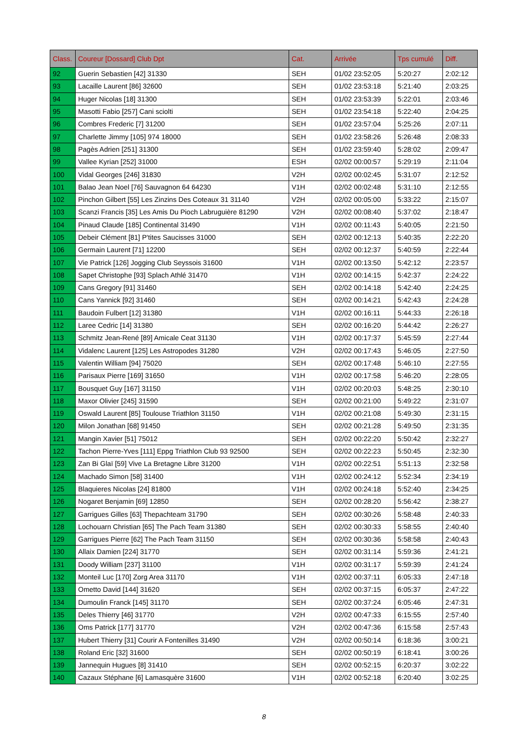| Class. | Coureur [Dossard] Club Dpt | Cat. | Arrivée | Tps cumulé | Diff. |
| --- | --- | --- | --- | --- | --- |
| 92 | Guerin Sebastien [42] 31330 | SEH | 01/02 23:52:05 | 5:20:27 | 2:02:12 |
| 93 | Lacaille Laurent [86] 32600 | SEH | 01/02 23:53:18 | 5:21:40 | 2:03:25 |
| 94 | Huger Nicolas [18] 31300 | SEH | 01/02 23:53:39 | 5:22:01 | 2:03:46 |
| 95 | Masotti Fabio [257] Cani sciolti | SEH | 01/02 23:54:18 | 5:22:40 | 2:04:25 |
| 96 | Combres Frederic [7] 31200 | SEH | 01/02 23:57:04 | 5:25:26 | 2:07:11 |
| 97 | Charlette Jimmy [105] 974 18000 | SEH | 01/02 23:58:26 | 5:26:48 | 2:08:33 |
| 98 | Pagès Adrien [251] 31300 | SEH | 01/02 23:59:40 | 5:28:02 | 2:09:47 |
| 99 | Vallee Kyrian [252] 31000 | ESH | 02/02 00:00:57 | 5:29:19 | 2:11:04 |
| 100 | Vidal Georges [246] 31830 | V2H | 02/02 00:02:45 | 5:31:07 | 2:12:52 |
| 101 | Balao Jean Noel [76] Sauvagnon 64 64230 | V1H | 02/02 00:02:48 | 5:31:10 | 2:12:55 |
| 102 | Pinchon Gilbert [55] Les Zinzins Des Coteaux 31 31140 | V2H | 02/02 00:05:00 | 5:33:22 | 2:15:07 |
| 103 | Scanzi Francis [35] Les Amis Du Pioch Labruguière 81290 | V2H | 02/02 00:08:40 | 5:37:02 | 2:18:47 |
| 104 | Pinaud Claude [185] Continental 31490 | V1H | 02/02 00:11:43 | 5:40:05 | 2:21:50 |
| 105 | Debeir Clément [81] P'tites Saucisses 31000 | SEH | 02/02 00:12:13 | 5:40:35 | 2:22:20 |
| 106 | Germain Laurent [71] 12200 | SEH | 02/02 00:12:37 | 5:40:59 | 2:22:44 |
| 107 | Vie Patrick [126] Jogging Club Seyssois 31600 | V1H | 02/02 00:13:50 | 5:42:12 | 2:23:57 |
| 108 | Sapet Christophe [93] Splach Athlé 31470 | V1H | 02/02 00:14:15 | 5:42:37 | 2:24:22 |
| 109 | Cans Gregory [91] 31460 | SEH | 02/02 00:14:18 | 5:42:40 | 2:24:25 |
| 110 | Cans Yannick [92] 31460 | SEH | 02/02 00:14:21 | 5:42:43 | 2:24:28 |
| 111 | Baudoin Fulbert [12] 31380 | V1H | 02/02 00:16:11 | 5:44:33 | 2:26:18 |
| 112 | Laree Cedric [14] 31380 | SEH | 02/02 00:16:20 | 5:44:42 | 2:26:27 |
| 113 | Schmitz Jean-René [89] Amicale Ceat 31130 | V1H | 02/02 00:17:37 | 5:45:59 | 2:27:44 |
| 114 | Vidalenc Laurent [125] Les Astropodes 31280 | V2H | 02/02 00:17:43 | 5:46:05 | 2:27:50 |
| 115 | Valentin William [94] 75020 | SEH | 02/02 00:17:48 | 5:46:10 | 2:27:55 |
| 116 | Parisaux Pierre [169] 31650 | V1H | 02/02 00:17:58 | 5:46:20 | 2:28:05 |
| 117 | Bousquet Guy [167] 31150 | V1H | 02/02 00:20:03 | 5:48:25 | 2:30:10 |
| 118 | Maxor Olivier [245] 31590 | SEH | 02/02 00:21:00 | 5:49:22 | 2:31:07 |
| 119 | Oswald Laurent [85] Toulouse Triathlon 31150 | V1H | 02/02 00:21:08 | 5:49:30 | 2:31:15 |
| 120 | Milon Jonathan [68] 91450 | SEH | 02/02 00:21:28 | 5:49:50 | 2:31:35 |
| 121 | Mangin Xavier [51] 75012 | SEH | 02/02 00:22:20 | 5:50:42 | 2:32:27 |
| 122 | Tachon Pierre-Yves [111] Eppg Triathlon Club 93 92500 | SEH | 02/02 00:22:23 | 5:50:45 | 2:32:30 |
| 123 | Zan Bi Glaï [59] Vive La Bretagne Libre 31200 | V1H | 02/02 00:22:51 | 5:51:13 | 2:32:58 |
| 124 | Machado Simon [58] 31400 | V1H | 02/02 00:24:12 | 5:52:34 | 2:34:19 |
| 125 | Blaquieres Nicolas [24] 81800 | V1H | 02/02 00:24:18 | 5:52:40 | 2:34:25 |
| 126 | Nogaret Benjamin [69] 12850 | SEH | 02/02 00:28:20 | 5:56:42 | 2:38:27 |
| 127 | Garrigues Gilles [63] Thepachteam 31790 | SEH | 02/02 00:30:26 | 5:58:48 | 2:40:33 |
| 128 | Lochouarn Christian [65] The Pach Team 31380 | SEH | 02/02 00:30:33 | 5:58:55 | 2:40:40 |
| 129 | Garrigues Pierre [62] The Pach Team 31150 | SEH | 02/02 00:30:36 | 5:58:58 | 2:40:43 |
| 130 | Allaix Damien [224] 31770 | SEH | 02/02 00:31:14 | 5:59:36 | 2:41:21 |
| 131 | Doody William [237] 31100 | V1H | 02/02 00:31:17 | 5:59:39 | 2:41:24 |
| 132 | Monteil Luc [170] Zorg Area 31170 | V1H | 02/02 00:37:11 | 6:05:33 | 2:47:18 |
| 133 | Ometto David [144] 31620 | SEH | 02/02 00:37:15 | 6:05:37 | 2:47:22 |
| 134 | Dumoulin Franck [145] 31170 | SEH | 02/02 00:37:24 | 6:05:46 | 2:47:31 |
| 135 | Deles Thierry [46] 31770 | V2H | 02/02 00:47:33 | 6:15:55 | 2:57:40 |
| 136 | Oms Patrick [177] 31770 | V2H | 02/02 00:47:36 | 6:15:58 | 2:57:43 |
| 137 | Hubert Thierry [31] Courir A Fontenilles 31490 | V2H | 02/02 00:50:14 | 6:18:36 | 3:00:21 |
| 138 | Roland Eric [32] 31600 | SEH | 02/02 00:50:19 | 6:18:41 | 3:00:26 |
| 139 | Jannequin Hugues [8] 31410 | SEH | 02/02 00:52:15 | 6:20:37 | 3:02:22 |
| 140 | Cazaux Stéphane [6] Lamasquère 31600 | V1H | 02/02 00:52:18 | 6:20:40 | 3:02:25 |
8